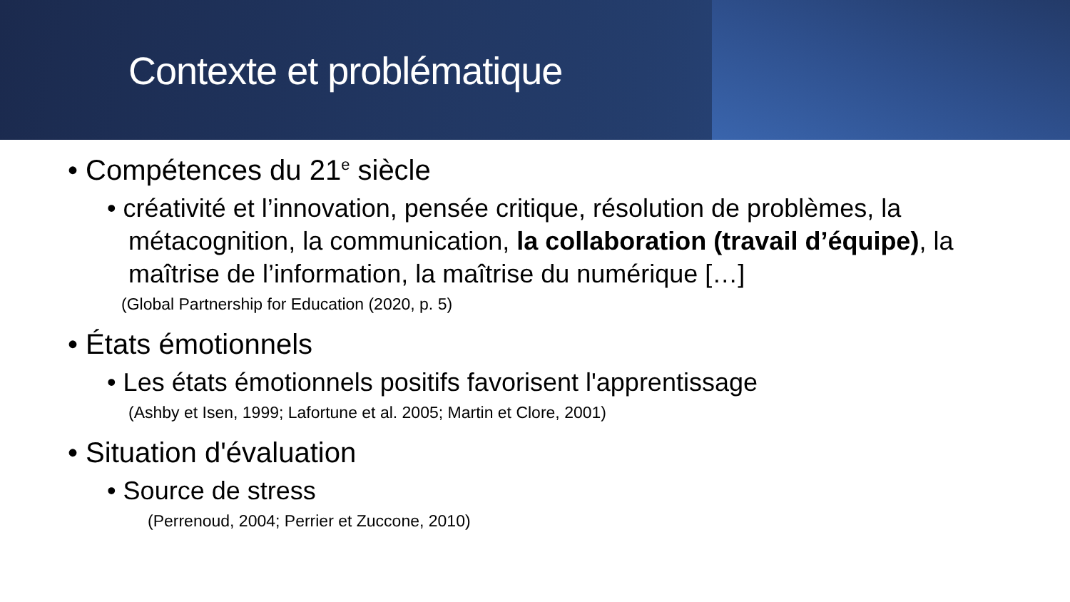Contexte et problématique
• Compétences du 21<sup>e</sup> siècle
• créativité et l’innovation, pensée critique, résolution de problèmes, la métacognition, la communication, la collaboration (travail d’équipe), la maîtrise de l’information, la maîtrise du numérique […]
(Global Partnership for Education (2020, p. 5)
• États émotionnels
• Les états émotionnels positifs favorisent l'apprentissage
(Ashby et Isen, 1999; Lafortune et al. 2005; Martin et Clore, 2001)
• Situation d'évaluation
• Source de stress
(Perrenoud, 2004; Perrier et Zuccone, 2010)